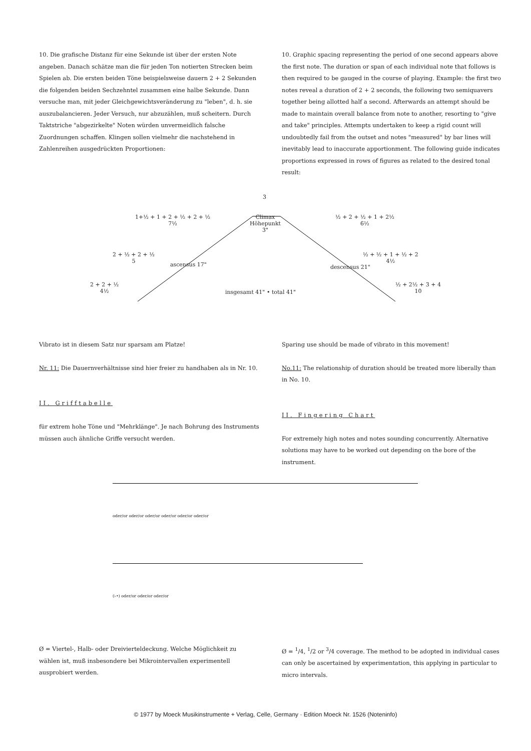10. Die grafische Distanz für eine Sekunde ist über der ersten Note angeben. Danach schätze man die für jeden Ton notierten Strecken beim Spielen ab. Die ersten beiden Töne beispielsweise dauern 2 + 2 Sekunden die folgenden beiden Sechzehntel zusammen eine halbe Sekunde. Dann versuche man, mit jeder Gleichgewichtsveränderung zu "leben", d. h. sie auszubalancieren. Jeder Versuch, nur abzuzählen, muß scheitern. Durch Taktstriche "abgezirkelte" Noten würden unvermeidlich falsche Zuordnungen schaffen. Klingen sollen vielmehr die nachstehend in Zahlenreihen ausgedrückten Proportionen:
10. Graphic spacing representing the period of one second appears above the first note. The duration or span of each individual note that follows is then required to be gauged in the course of playing. Example: the first two notes reveal a duration of 2 + 2 seconds, the following two semiquavers together being allotted half a second. Afterwards an attempt should be made to maintain overall balance from note to another, resorting to "give and take" principles. Attempts undertaken to keep a rigid count will undoubtedly fail from the outset and notes "measured" by bar lines will inevitably lead to inaccurate apportionment. The following guide indicates proportions expressed in rows of figures as related to the desired tonal result:
3
Climax
Höhepunkt
3"
1+½ + 1 + 2 + ½ + 2 + ½
7½
2 + ½ + 2 + ½
5
2 + 2 + ½
4½
ascensus 17"
insgesamt 41" • total 41"
descensus 21"
½ + 2 + ½ + 1 + 2½
6½
½ + ½ + 1 + ½ + 2
4½
½ + 2½ + 3 + 4
10
Vibrato ist in diesem Satz nur sparsam am Platze!
Nr. 11: Die Dauernverhältnisse sind hier freier zu handhaben als in Nr. 10.
II. Grifftabelle
für extrem hohe Töne und "Mehrklänge". Je nach Bohrung des Instruments müssen auch ähnliche Griffe versucht werden.
Sparing use should be made of vibrato in this movement!
No.11: The relationship of duration should be treated more liberally than in No. 10.
II. Fingering Chart
For extremely high notes and notes sounding concurrently. Alternative solutions may have to be worked out depending on the bore of the instrument.
oder/or oder/or oder/or oder/or oder/or oder/or
(♭•) oder/or oder/or oder/or
Ø = Viertel-, Halb- oder Dreiviertel­deckung. Welche Möglichkeit zu wählen ist, muß insbesondere bei Mikrointervallen experimentell ausprobiert werden.
Ø = <sup>1</sup>/4, <sup>1</sup>/2 or <sup>3</sup>/4 coverage. The method to be adopted in individual cases can only be ascertained by experimentation, this applying in particular to micro intervals.
© 1977 by Moeck Musikinstrumente + Verlag, Celle, Germany · Edition Moeck Nr. 1526 (Noteninfo)